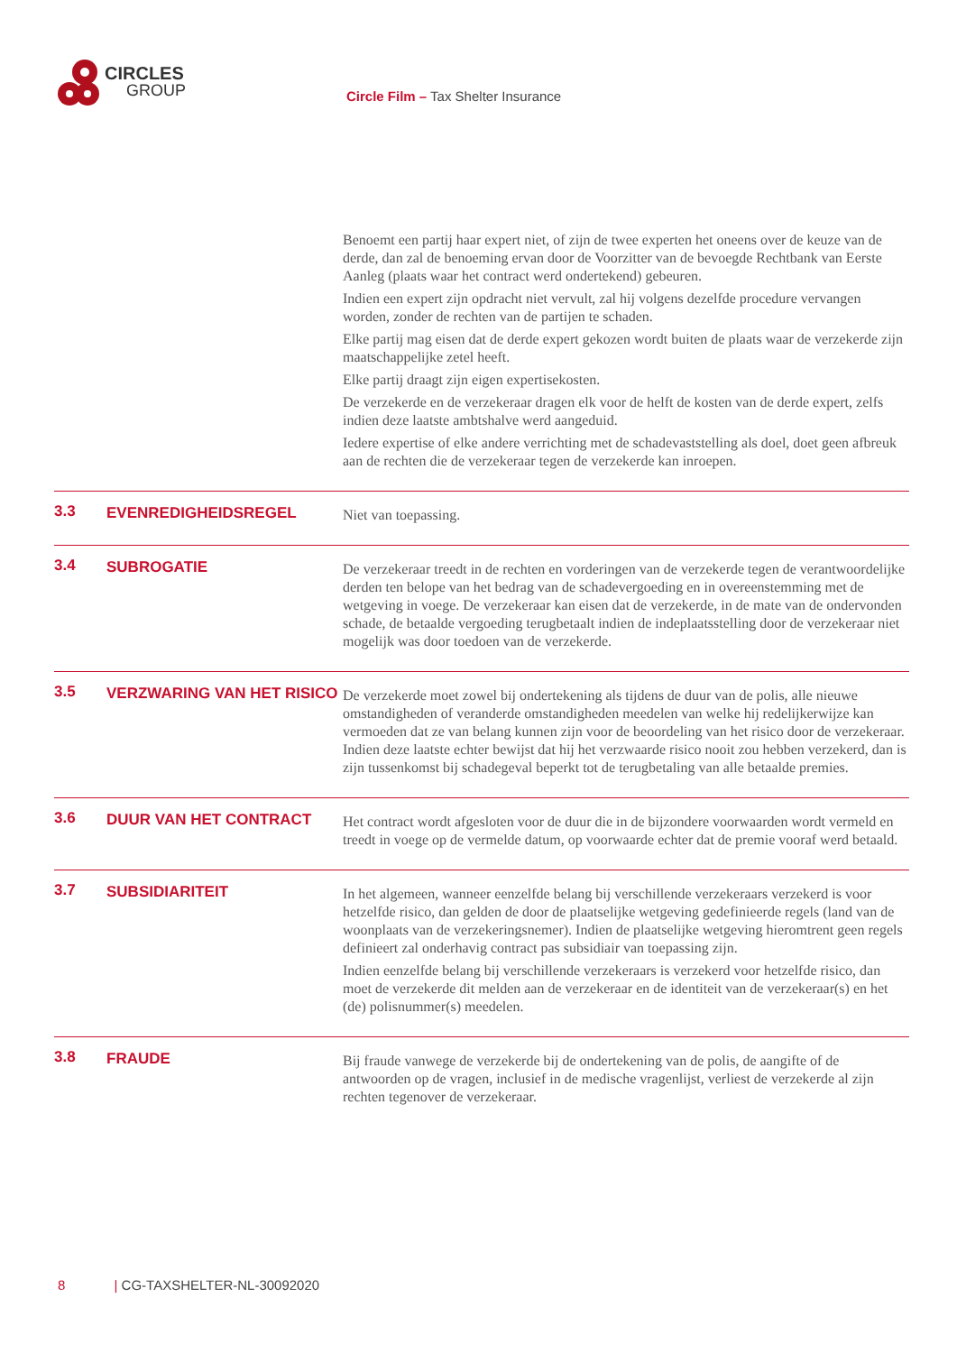CIRCLES
GROUP
Circle Film – Tax Shelter Insurance
Benoemt een partij haar expert niet, of zijn de twee experten het oneens over de keuze van de derde, dan zal de benoeming ervan door de Voorzitter van de bevoegde Rechtbank van Eerste Aanleg (plaats waar het contract werd ondertekend) gebeuren.
Indien een expert zijn opdracht niet vervult, zal hij volgens dezelfde procedure vervangen worden, zonder de rechten van de partijen te schaden.
Elke partij mag eisen dat de derde expert gekozen wordt buiten de plaats waar de verzekerde zijn maatschappelijke zetel heeft.
Elke partij draagt zijn eigen expertisekosten.
De verzekerde en de verzekeraar dragen elk voor de helft de kosten van de derde expert, zelfs indien deze laatste ambtshalve werd aangeduid.
Iedere expertise of elke andere verrichting met de schadevaststelling als doel, doet geen afbreuk aan de rechten die de verzekeraar tegen de verzekerde kan inroepen.
3.3
EVENREDIGHEIDSREGEL
Niet van toepassing.
3.4
SUBROGATIE
De verzekeraar treedt in de rechten en vorderingen van de verzekerde tegen de verantwoordelijke derden ten belope van het bedrag van de schadevergoeding en in overeenstemming met de wetgeving in voege. De verzekeraar kan eisen dat de verzekerde, in de mate van de ondervonden schade, de betaalde vergoeding terugbetaalt indien de indeplaatsstelling door de verzekeraar niet mogelijk was door toedoen van de verzekerde.
3.5
VERZWARING VAN HET RISICO
De verzekerde moet zowel bij ondertekening als tijdens de duur van de polis, alle nieuwe omstandigheden of veranderde omstandigheden meedelen van welke hij redelijkerwijze kan vermoeden dat ze van belang kunnen zijn voor de beoordeling van het risico door de verzekeraar. Indien deze laatste echter bewijst dat hij het verzwaarde risico nooit zou hebben verzekerd, dan is zijn tussenkomst bij schadegeval beperkt tot de terugbetaling van alle betaalde premies.
3.6
DUUR VAN HET CONTRACT
Het contract wordt afgesloten voor de duur die in de bijzondere voorwaarden wordt vermeld en treedt in voege op de vermelde datum, op voorwaarde echter dat de premie vooraf werd betaald.
3.7
SUBSIDIARITEIT
In het algemeen, wanneer eenzelfde belang bij verschillende verzekeraars verzekerd is voor hetzelfde risico, dan gelden de door de plaatselijke wetgeving gedefinieerde regels (land van de woonplaats van de verzekeringsnemer). Indien de plaatselijke wetgeving hieromtrent geen regels definieert zal onderhavig contract pas subsidiair van toepassing zijn.
Indien eenzelfde belang bij verschillende verzekeraars is verzekerd voor hetzelfde risico, dan moet de verzekerde dit melden aan de verzekeraar en de identiteit van de verzekeraar(s) en het (de) polisnummer(s) meedelen.
3.8
FRAUDE
Bij fraude vanwege de verzekerde bij de ondertekening van de polis, de aangifte of de antwoorden op de vragen, inclusief in de medische vragenlijst, verliest de verzekerde al zijn rechten tegenover de verzekeraar.
8 | CG-TAXSHELTER-NL-30092020